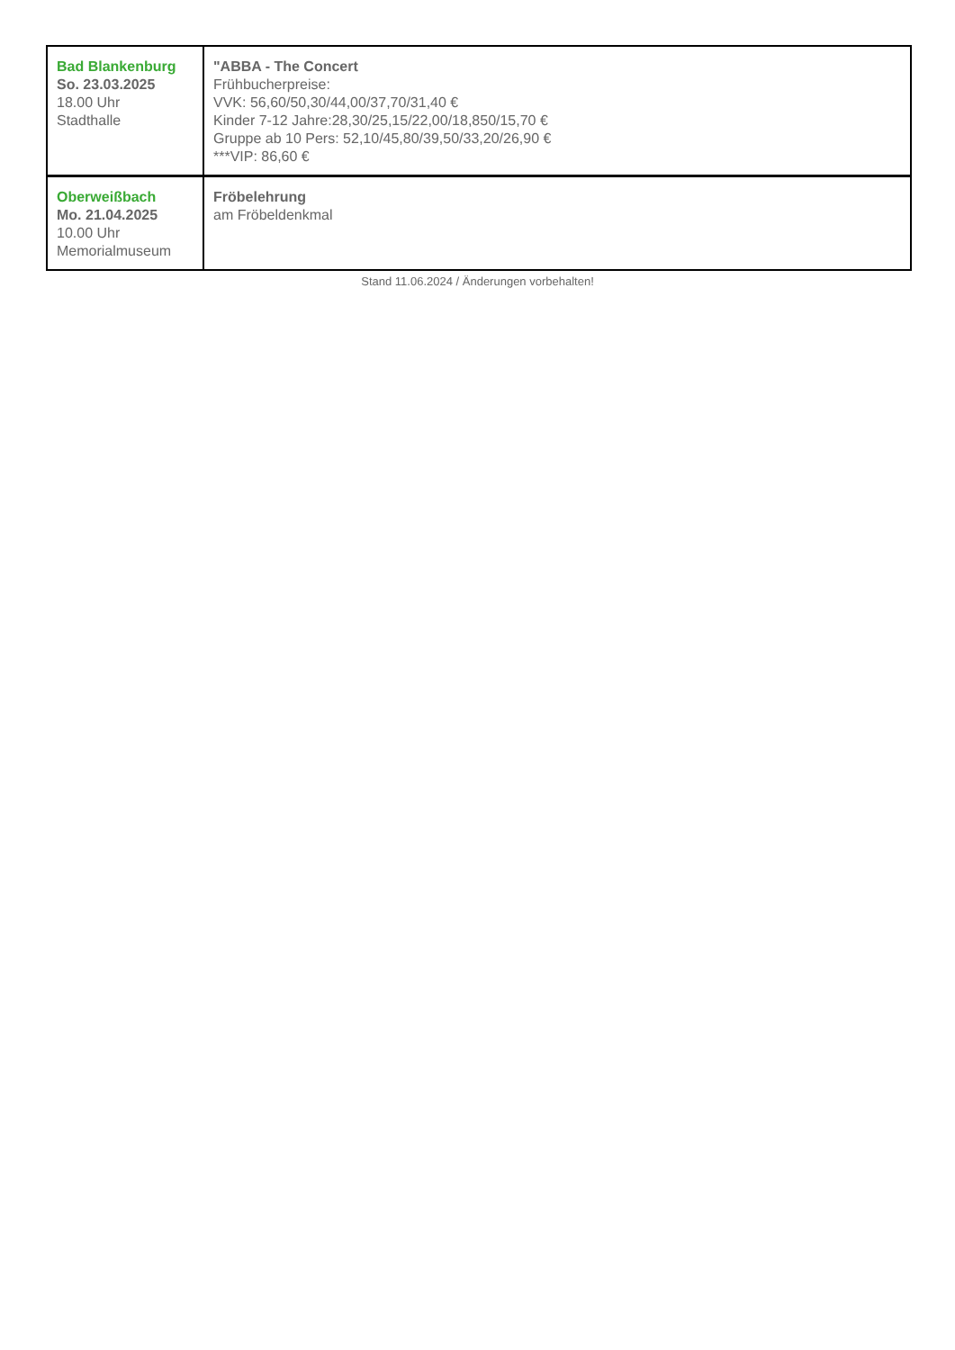| Bad Blankenburg So. 23.03.2025 18.00 Uhr Stadthalle | "ABBA - The Concert Frühbucherpreise: VVK: 56,60/50,30/44,00/37,70/31,40 € Kinder 7-12 Jahre:28,30/25,15/22,00/18,850/15,70 € Gruppe ab 10 Pers: 52,10/45,80/39,50/33,20/26,90 € ***VIP: 86,60 € |
| Oberweißbach Mo. 21.04.2025 10.00 Uhr Memorialmuseum | Fröbelehrung am Fröbeldenkmal |
Stand 11.06.2024 / Änderungen vorbehalten!